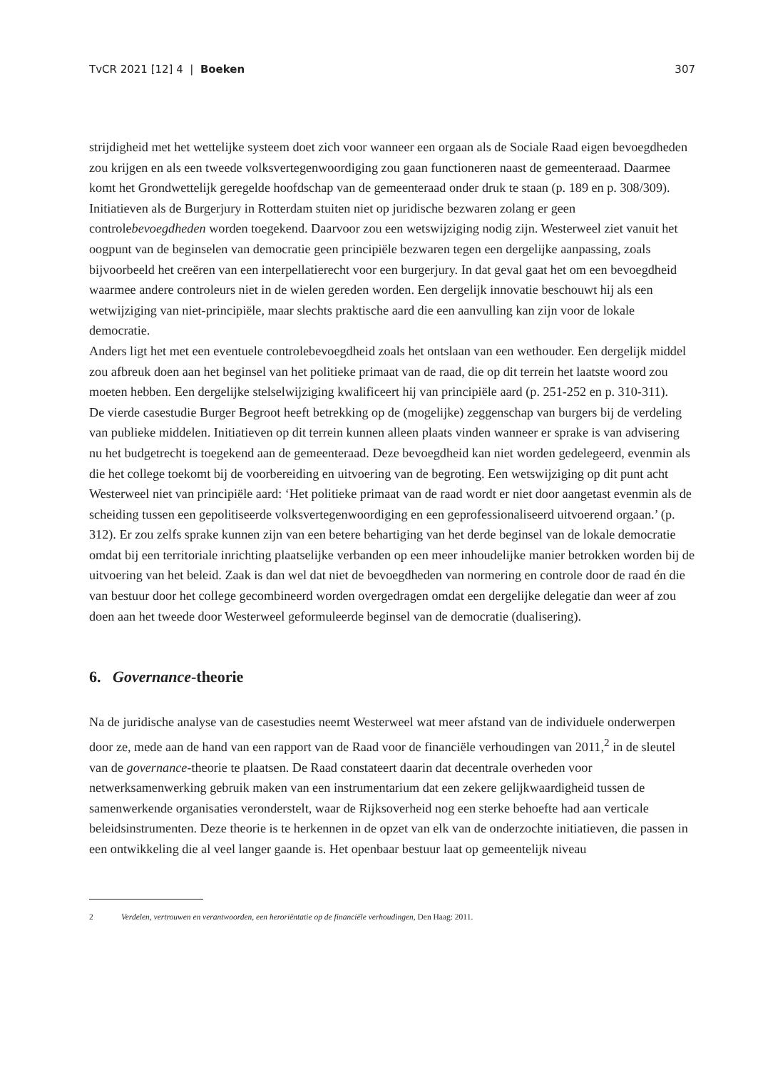TvCR 2021 [12] 4 | Boeken 307
strijdigheid met het wettelijke systeem doet zich voor wanneer een orgaan als de Sociale Raad eigen bevoegdheden zou krijgen en als een tweede volksvertegenwoordiging zou gaan functioneren naast de gemeenteraad. Daarmee komt het Grondwettelijk geregelde hoofdschap van de gemeenteraad onder druk te staan (p. 189 en p. 308/309).
Initiatieven als de Burgerjury in Rotterdam stuiten niet op juridische bezwaren zolang er geen controlebevoegdheden worden toegekend. Daarvoor zou een wetswijziging nodig zijn. Westerweel ziet vanuit het oogpunt van de beginselen van democratie geen principiële bezwaren tegen een dergelijke aanpassing, zoals bijvoorbeeld het creëren van een interpellatierecht voor een burgerjury. In dat geval gaat het om een bevoegdheid waarmee andere controleurs niet in de wielen gereden worden. Een dergelijk innovatie beschouwt hij als een wetwijziging van niet-principiële, maar slechts praktische aard die een aanvulling kan zijn voor de lokale democratie.
Anders ligt het met een eventuele controlebevoegdheid zoals het ontslaan van een wethouder. Een dergelijk middel zou afbreuk doen aan het beginsel van het politieke primaat van de raad, die op dit terrein het laatste woord zou moeten hebben. Een dergelijke stelselwijziging kwalificeert hij van principiële aard (p. 251-252 en p. 310-311).
De vierde casestudie Burger Begroot heeft betrekking op de (mogelijke) zeggenschap van burgers bij de verdeling van publieke middelen. Initiatieven op dit terrein kunnen alleen plaats vinden wanneer er sprake is van advisering nu het budgetrecht is toegekend aan de gemeenteraad. Deze bevoegdheid kan niet worden gedelegeerd, evenmin als die het college toekomt bij de voorbereiding en uitvoering van de begroting. Een wetswijziging op dit punt acht Westerweel niet van principiële aard: ‘Het politieke primaat van de raad wordt er niet door aangetast evenmin als de scheiding tussen een gepolitiseerde volksvertegenwoordiging en een geprofessionaliseerd uitvoerend orgaan.’ (p. 312). Er zou zelfs sprake kunnen zijn van een betere behartiging van het derde beginsel van de lokale democratie omdat bij een territoriale inrichting plaatselijke verbanden op een meer inhoudelijke manier betrokken worden bij de uitvoering van het beleid. Zaak is dan wel dat niet de bevoegdheden van normering en controle door de raad én die van bestuur door het college gecombineerd worden overgedragen omdat een dergelijke delegatie dan weer af zou doen aan het tweede door Westerweel geformuleerde beginsel van de democratie (dualisering).
6. Governance-theorie
Na de juridische analyse van de casestudies neemt Westerweel wat meer afstand van de individuele onderwerpen door ze, mede aan de hand van een rapport van de Raad voor de financiële verhoudingen van 2011,<sup>2</sup> in de sleutel van de governance-theorie te plaatsen. De Raad constateert daarin dat decentrale overheden voor netwerksamenwerking gebruik maken van een instrumentarium dat een zekere gelijkwaardigheid tussen de samenwerkende organisaties veronderstelt, waar de Rijksoverheid nog een sterke behoefte had aan verticale beleidsinstrumenten. Deze theorie is te herkennen in de opzet van elk van de onderzochte initiatieven, die passen in een ontwikkeling die al veel langer gaande is. Het openbaar bestuur laat op gemeentelijk niveau
2 Verdelen, vertrouwen en verantwoorden, een heroriëntatie op de financiële verhoudingen, Den Haag: 2011.